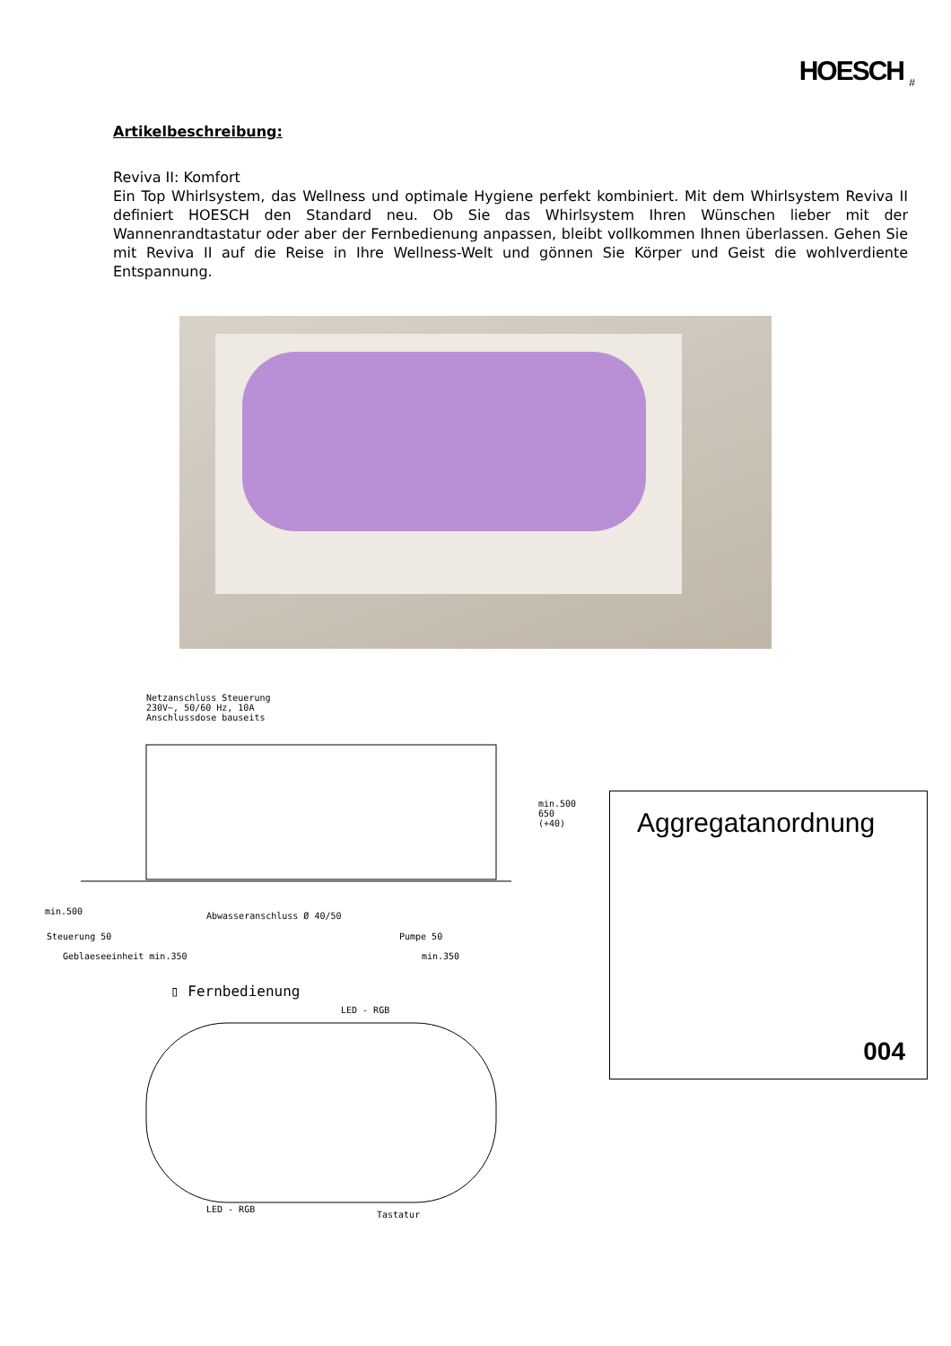HOESCH <sub>#</sub>
Artikelbeschreibung:
Reviva II: Komfort
Ein Top Whirlsystem, das Wellness und optimale Hygiene perfekt kombiniert. Mit dem Whirlsystem Reviva II definiert HOESCH den Standard neu. Ob Sie das Whirlsystem Ihren Wünschen lieber mit der Wannenrandtastatur oder aber der Fernbedienung anpassen, bleibt vollkommen Ihnen überlassen. Gehen Sie mit Reviva II auf die Reise in Ihre Wellness-Welt und gönnen Sie Körper und Geist die wohlverdiente Entspannung.
Netzanschluss Steuerung
230V~, 50/60 Hz, 10A
Anschlussdose bauseits
min.500
min.500 650 (+40)
Abwasseranschluss Ø 40/50
Steuerung 50 Pumpe 50
Geblaeseeinheit min.350 min.350
▯ Fernbedienung
LED - RGB
LED - RGB
Tastatur
Aggregatanordnung
004